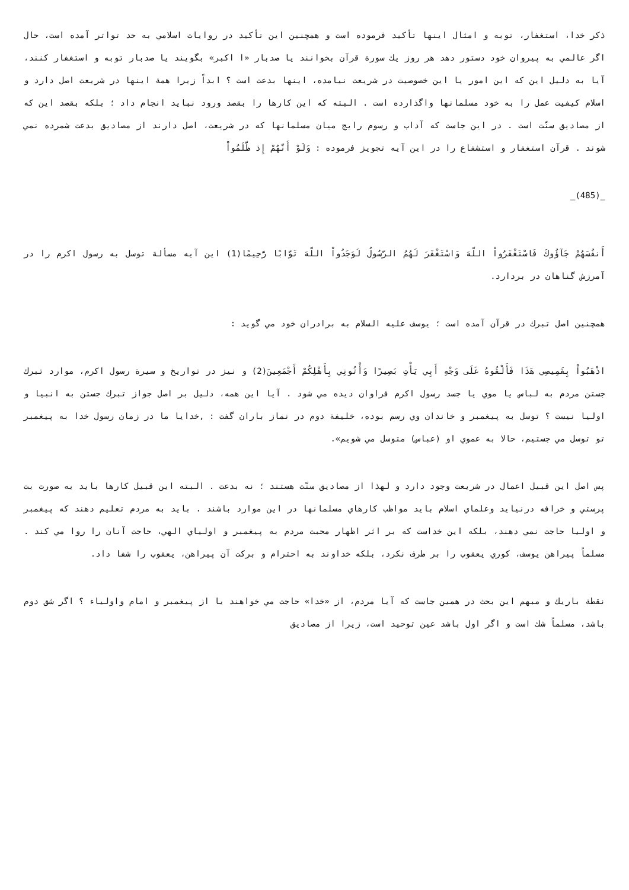ذكر خدا، استغفار، توبه و امثال اينها تأكيد فرموده است و همچنين اين تأكيد در روايات اسلامي به حد تواتر آمده است، حال اگر عالمي به پيروان خود دستور دهد هر روز يك سورة قرآن بخوانند يا صدبار «ا اكبر» بگويند يا صدبار توبه و استغفار كنند، آيا به دليل اين كه اين امور يا اين خصوصيت در شريعت نيامده، اينها بدعت است ؟ ابداً زيرا همة اينها در شريعت اصل دارد و اسلام كيفيت عمل را به خود مسلمانها واگذارده است . البته كه اين كارها را بقصد ورود نبايد انجام داد ؛ بلكه بقصد اين كه از مصاديق سنّت است . در اين جاست كه آداب و رسوم رايج ميان مسلمانها كه در شريعت، اصل دارند از مصاديق بدعت شمرده نمي شوند . قرآن استغفار و استشفاع را در اين آيه تجويز فرموده : وَلَوْ أَنَّهُمْ إِذ ظَّلَمُواْ
_(485)_
أَنفُسَهُمْ جَآؤُوكَ فَاسْتَغْفَرُواْ اللّهَ وَاسْتَغْفَرَ لَهُمُ الرَّسُولُ لَوَجَدُواْ اللّهَ تَوَّابًا رَّحِيمًا(1) اين آيه مسألة توسل به رسول اكرم را در آمرزش گناهان در بردارد.
همچنين اصل تبرك در قرآن آمده است ؛ يوسف عليه السلام به برادران خود مي گويد :
اذْهَبُواْ بِقَمِيصِي هَذَا فَأَلْقُوهُ عَلَى وَجْهِ أَبِي يَأْتِ بَصِيرًا وَأْتُونِي بِأَهْلِكُمْ أَجْمَعِينَ(2) و نيز در تواريخ و سيرة رسول اكرم، موارد تبرك جستن مردم به لباس يا موي يا جسد رسول اكرم فراوان ديده مي شود . آيا اين همه، دليل بر اصل جواز تبرك جستن به انبيا و اوليا نيست ؟ توسل به پيغمبر و خاندان وي رسم بوده، خليفة دوم در نماز باران گفت : ,خدايا ما در زمان رسول خدا به پيغمبر تو توسل مي جستيم، حالا به عموي او (عباس) متوسل مي شويم».
پس اصل اين قبيل اعمال در شريعت وجود دارد و لهذا از مصاديق سنّت هستند ؛ نه بدعت . البته اين قبيل كارها بايد به صورت بت پرستي و خرافه درنيايد وعلماي اسلام بايد مواظب كارهاي مسلمانها در اين موارد باشند . بايد به مردم تعليم دهند كه پيغمبر و اوليا حاجت نمي دهند، بلكه اين خداست كه بر اثر اظهار محبت مردم به پيغمبر و اولياي الهي، حاجت آنان را روا مي كند . مسلماً پيراهن يوسف، كوري يعقوب را بر طرف نكرد، بلكه خداوند به احترام و بركت آن پيراهن، يعقوب را شفا داد.
نقطة باريك و مبهم اين بحث در همين جاست كه آيا مردم، از «خدا» حاجت مي خواهند يا از پيغمبر و امام واولياء ؟ اگر شق دوم باشد، مسلماً شك است و اگر اول باشد عين توحيد است، زيرا از مصاديق